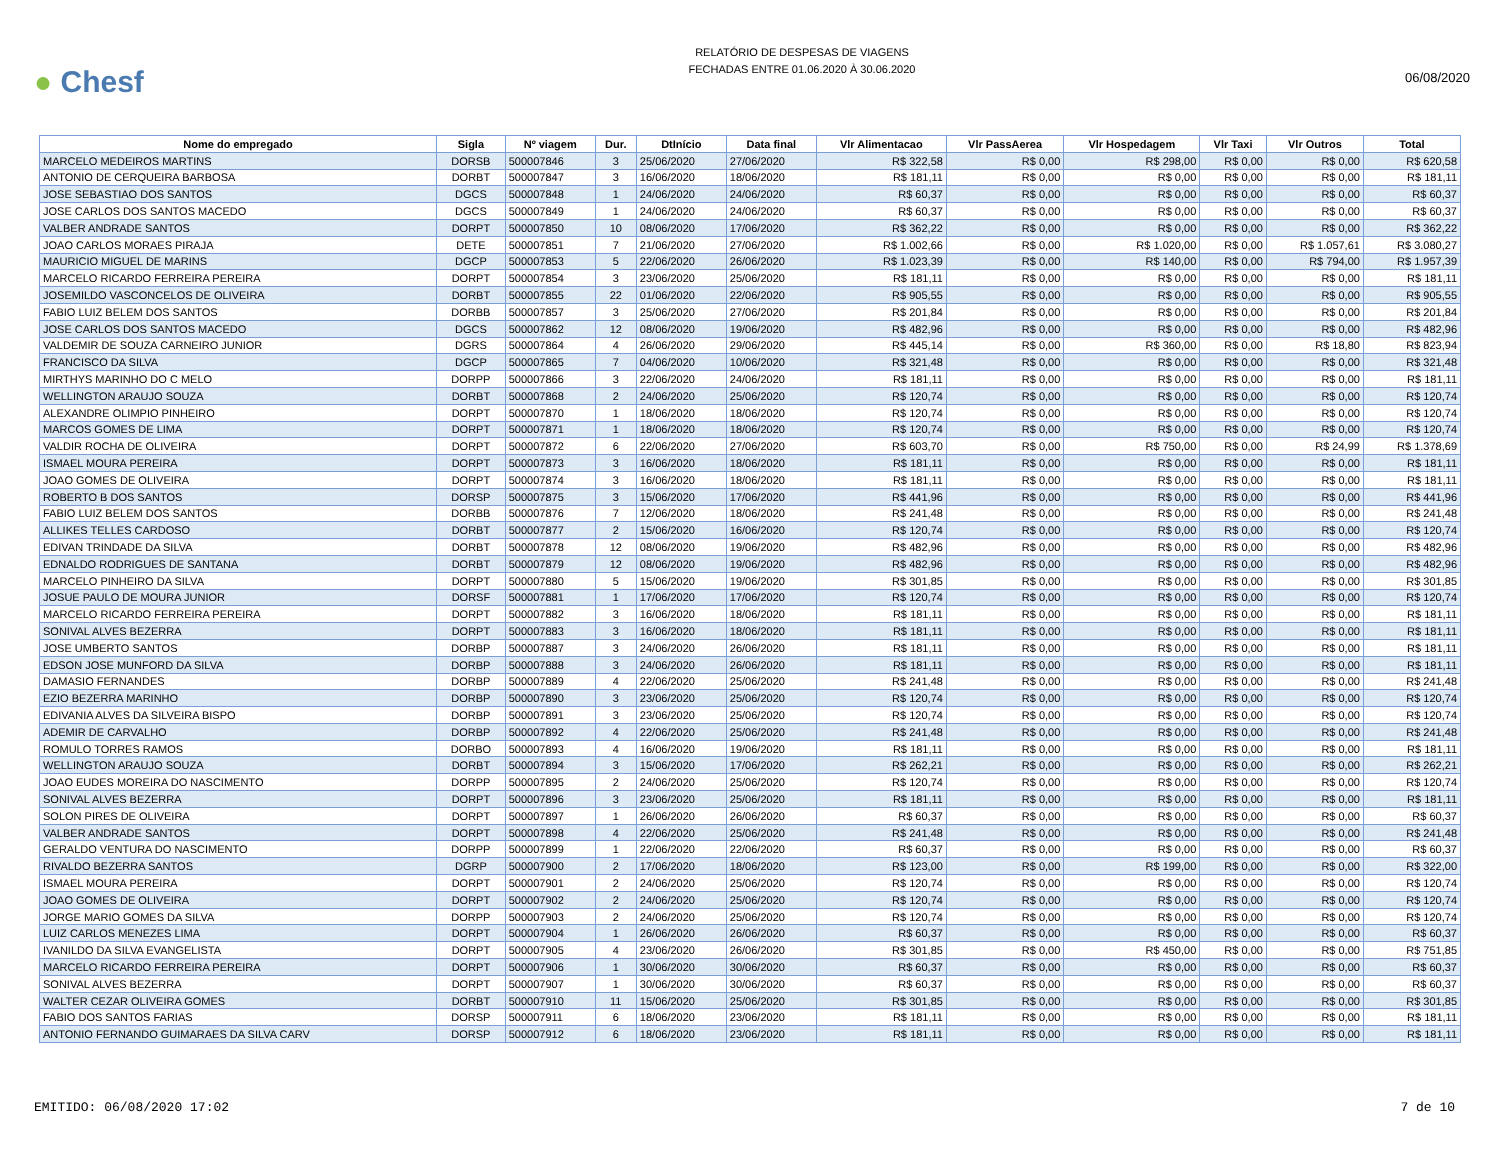● Chesf
RELATÓRIO DE DESPESAS DE VIAGENS
FECHADAS ENTRE 01.06.2020 À 30.06.2020
06/08/2020
| Nome do empregado | Sigla | Nº viagem | Dur. | DtInício | Data final | Vlr Alimentacao | Vlr PassAerea | Vlr Hospedagem | Vlr Taxi | Vlr Outros | Total |
| --- | --- | --- | --- | --- | --- | --- | --- | --- | --- | --- | --- |
| MARCELO MEDEIROS MARTINS | DORSB | 500007846 | 3 | 25/06/2020 | 27/06/2020 | R$ 322,58 | R$ 0,00 | R$ 298,00 | R$ 0,00 | R$ 0,00 | R$ 620,58 |
| ANTONIO DE CERQUEIRA BARBOSA | DORBT | 500007847 | 3 | 16/06/2020 | 18/06/2020 | R$ 181,11 | R$ 0,00 | R$ 0,00 | R$ 0,00 | R$ 0,00 | R$ 181,11 |
| JOSE SEBASTIAO DOS SANTOS | DGCS | 500007848 | 1 | 24/06/2020 | 24/06/2020 | R$ 60,37 | R$ 0,00 | R$ 0,00 | R$ 0,00 | R$ 0,00 | R$ 60,37 |
| JOSE CARLOS DOS SANTOS MACEDO | DGCS | 500007849 | 1 | 24/06/2020 | 24/06/2020 | R$ 60,37 | R$ 0,00 | R$ 0,00 | R$ 0,00 | R$ 0,00 | R$ 60,37 |
| VALBER ANDRADE SANTOS | DORPT | 500007850 | 10 | 08/06/2020 | 17/06/2020 | R$ 362,22 | R$ 0,00 | R$ 0,00 | R$ 0,00 | R$ 0,00 | R$ 362,22 |
| JOAO CARLOS MORAES PIRAJA | DETE | 500007851 | 7 | 21/06/2020 | 27/06/2020 | R$ 1.002,66 | R$ 0,00 | R$ 1.020,00 | R$ 0,00 | R$ 1.057,61 | R$ 3.080,27 |
| MAURICIO MIGUEL DE MARINS | DGCP | 500007853 | 5 | 22/06/2020 | 26/06/2020 | R$ 1.023,39 | R$ 0,00 | R$ 140,00 | R$ 0,00 | R$ 794,00 | R$ 1.957,39 |
| MARCELO RICARDO FERREIRA PEREIRA | DORPT | 500007854 | 3 | 23/06/2020 | 25/06/2020 | R$ 181,11 | R$ 0,00 | R$ 0,00 | R$ 0,00 | R$ 0,00 | R$ 181,11 |
| JOSEMILDO VASCONCELOS DE OLIVEIRA | DORBT | 500007855 | 22 | 01/06/2020 | 22/06/2020 | R$ 905,55 | R$ 0,00 | R$ 0,00 | R$ 0,00 | R$ 0,00 | R$ 905,55 |
| FABIO LUIZ BELEM DOS SANTOS | DORBB | 500007857 | 3 | 25/06/2020 | 27/06/2020 | R$ 201,84 | R$ 0,00 | R$ 0,00 | R$ 0,00 | R$ 0,00 | R$ 201,84 |
| JOSE CARLOS DOS SANTOS MACEDO | DGCS | 500007862 | 12 | 08/06/2020 | 19/06/2020 | R$ 482,96 | R$ 0,00 | R$ 0,00 | R$ 0,00 | R$ 0,00 | R$ 482,96 |
| VALDEMIR DE SOUZA CARNEIRO JUNIOR | DGRS | 500007864 | 4 | 26/06/2020 | 29/06/2020 | R$ 445,14 | R$ 0,00 | R$ 360,00 | R$ 0,00 | R$ 18,80 | R$ 823,94 |
| FRANCISCO DA SILVA | DGCP | 500007865 | 7 | 04/06/2020 | 10/06/2020 | R$ 321,48 | R$ 0,00 | R$ 0,00 | R$ 0,00 | R$ 0,00 | R$ 321,48 |
| MIRTHYS MARINHO DO C MELO | DORPP | 500007866 | 3 | 22/06/2020 | 24/06/2020 | R$ 181,11 | R$ 0,00 | R$ 0,00 | R$ 0,00 | R$ 0,00 | R$ 181,11 |
| WELLINGTON ARAUJO SOUZA | DORBT | 500007868 | 2 | 24/06/2020 | 25/06/2020 | R$ 120,74 | R$ 0,00 | R$ 0,00 | R$ 0,00 | R$ 0,00 | R$ 120,74 |
| ALEXANDRE OLIMPIO PINHEIRO | DORPT | 500007870 | 1 | 18/06/2020 | 18/06/2020 | R$ 120,74 | R$ 0,00 | R$ 0,00 | R$ 0,00 | R$ 0,00 | R$ 120,74 |
| MARCOS GOMES DE LIMA | DORPT | 500007871 | 1 | 18/06/2020 | 18/06/2020 | R$ 120,74 | R$ 0,00 | R$ 0,00 | R$ 0,00 | R$ 0,00 | R$ 120,74 |
| VALDIR ROCHA DE OLIVEIRA | DORPT | 500007872 | 6 | 22/06/2020 | 27/06/2020 | R$ 603,70 | R$ 0,00 | R$ 750,00 | R$ 0,00 | R$ 24,99 | R$ 1.378,69 |
| ISMAEL MOURA PEREIRA | DORPT | 500007873 | 3 | 16/06/2020 | 18/06/2020 | R$ 181,11 | R$ 0,00 | R$ 0,00 | R$ 0,00 | R$ 0,00 | R$ 181,11 |
| JOAO GOMES DE OLIVEIRA | DORPT | 500007874 | 3 | 16/06/2020 | 18/06/2020 | R$ 181,11 | R$ 0,00 | R$ 0,00 | R$ 0,00 | R$ 0,00 | R$ 181,11 |
| ROBERTO B DOS SANTOS | DORSP | 500007875 | 3 | 15/06/2020 | 17/06/2020 | R$ 441,96 | R$ 0,00 | R$ 0,00 | R$ 0,00 | R$ 0,00 | R$ 441,96 |
| FABIO LUIZ BELEM DOS SANTOS | DORBB | 500007876 | 7 | 12/06/2020 | 18/06/2020 | R$ 241,48 | R$ 0,00 | R$ 0,00 | R$ 0,00 | R$ 0,00 | R$ 241,48 |
| ALLIKES TELLES CARDOSO | DORBT | 500007877 | 2 | 15/06/2020 | 16/06/2020 | R$ 120,74 | R$ 0,00 | R$ 0,00 | R$ 0,00 | R$ 0,00 | R$ 120,74 |
| EDIVAN TRINDADE DA SILVA | DORBT | 500007878 | 12 | 08/06/2020 | 19/06/2020 | R$ 482,96 | R$ 0,00 | R$ 0,00 | R$ 0,00 | R$ 0,00 | R$ 482,96 |
| EDNALDO RODRIGUES DE SANTANA | DORBT | 500007879 | 12 | 08/06/2020 | 19/06/2020 | R$ 482,96 | R$ 0,00 | R$ 0,00 | R$ 0,00 | R$ 0,00 | R$ 482,96 |
| MARCELO PINHEIRO DA SILVA | DORPT | 500007880 | 5 | 15/06/2020 | 19/06/2020 | R$ 301,85 | R$ 0,00 | R$ 0,00 | R$ 0,00 | R$ 0,00 | R$ 301,85 |
| JOSUE PAULO DE MOURA JUNIOR | DORSF | 500007881 | 1 | 17/06/2020 | 17/06/2020 | R$ 120,74 | R$ 0,00 | R$ 0,00 | R$ 0,00 | R$ 0,00 | R$ 120,74 |
| MARCELO RICARDO FERREIRA PEREIRA | DORPT | 500007882 | 3 | 16/06/2020 | 18/06/2020 | R$ 181,11 | R$ 0,00 | R$ 0,00 | R$ 0,00 | R$ 0,00 | R$ 181,11 |
| SONIVAL ALVES BEZERRA | DORPT | 500007883 | 3 | 16/06/2020 | 18/06/2020 | R$ 181,11 | R$ 0,00 | R$ 0,00 | R$ 0,00 | R$ 0,00 | R$ 181,11 |
| JOSE UMBERTO SANTOS | DORBP | 500007887 | 3 | 24/06/2020 | 26/06/2020 | R$ 181,11 | R$ 0,00 | R$ 0,00 | R$ 0,00 | R$ 0,00 | R$ 181,11 |
| EDSON JOSE MUNFORD DA SILVA | DORBP | 500007888 | 3 | 24/06/2020 | 26/06/2020 | R$ 181,11 | R$ 0,00 | R$ 0,00 | R$ 0,00 | R$ 0,00 | R$ 181,11 |
| DAMASIO FERNANDES | DORBP | 500007889 | 4 | 22/06/2020 | 25/06/2020 | R$ 241,48 | R$ 0,00 | R$ 0,00 | R$ 0,00 | R$ 0,00 | R$ 241,48 |
| EZIO BEZERRA MARINHO | DORBP | 500007890 | 3 | 23/06/2020 | 25/06/2020 | R$ 120,74 | R$ 0,00 | R$ 0,00 | R$ 0,00 | R$ 0,00 | R$ 120,74 |
| EDIVANIA ALVES DA SILVEIRA BISPO | DORBP | 500007891 | 3 | 23/06/2020 | 25/06/2020 | R$ 120,74 | R$ 0,00 | R$ 0,00 | R$ 0,00 | R$ 0,00 | R$ 120,74 |
| ADEMIR DE CARVALHO | DORBP | 500007892 | 4 | 22/06/2020 | 25/06/2020 | R$ 241,48 | R$ 0,00 | R$ 0,00 | R$ 0,00 | R$ 0,00 | R$ 241,48 |
| ROMULO TORRES RAMOS | DORBO | 500007893 | 4 | 16/06/2020 | 19/06/2020 | R$ 181,11 | R$ 0,00 | R$ 0,00 | R$ 0,00 | R$ 0,00 | R$ 181,11 |
| WELLINGTON ARAUJO SOUZA | DORBT | 500007894 | 3 | 15/06/2020 | 17/06/2020 | R$ 262,21 | R$ 0,00 | R$ 0,00 | R$ 0,00 | R$ 0,00 | R$ 262,21 |
| JOAO EUDES MOREIRA DO NASCIMENTO | DORPP | 500007895 | 2 | 24/06/2020 | 25/06/2020 | R$ 120,74 | R$ 0,00 | R$ 0,00 | R$ 0,00 | R$ 0,00 | R$ 120,74 |
| SONIVAL ALVES BEZERRA | DORPT | 500007896 | 3 | 23/06/2020 | 25/06/2020 | R$ 181,11 | R$ 0,00 | R$ 0,00 | R$ 0,00 | R$ 0,00 | R$ 181,11 |
| SOLON PIRES DE OLIVEIRA | DORPT | 500007897 | 1 | 26/06/2020 | 26/06/2020 | R$ 60,37 | R$ 0,00 | R$ 0,00 | R$ 0,00 | R$ 0,00 | R$ 60,37 |
| VALBER ANDRADE SANTOS | DORPT | 500007898 | 4 | 22/06/2020 | 25/06/2020 | R$ 241,48 | R$ 0,00 | R$ 0,00 | R$ 0,00 | R$ 0,00 | R$ 241,48 |
| GERALDO VENTURA DO NASCIMENTO | DORPP | 500007899 | 1 | 22/06/2020 | 22/06/2020 | R$ 60,37 | R$ 0,00 | R$ 0,00 | R$ 0,00 | R$ 0,00 | R$ 60,37 |
| RIVALDO BEZERRA SANTOS | DGRP | 500007900 | 2 | 17/06/2020 | 18/06/2020 | R$ 123,00 | R$ 0,00 | R$ 199,00 | R$ 0,00 | R$ 0,00 | R$ 322,00 |
| ISMAEL MOURA PEREIRA | DORPT | 500007901 | 2 | 24/06/2020 | 25/06/2020 | R$ 120,74 | R$ 0,00 | R$ 0,00 | R$ 0,00 | R$ 0,00 | R$ 120,74 |
| JOAO GOMES DE OLIVEIRA | DORPT | 500007902 | 2 | 24/06/2020 | 25/06/2020 | R$ 120,74 | R$ 0,00 | R$ 0,00 | R$ 0,00 | R$ 0,00 | R$ 120,74 |
| JORGE MARIO GOMES DA SILVA | DORPP | 500007903 | 2 | 24/06/2020 | 25/06/2020 | R$ 120,74 | R$ 0,00 | R$ 0,00 | R$ 0,00 | R$ 0,00 | R$ 120,74 |
| LUIZ CARLOS MENEZES LIMA | DORPT | 500007904 | 1 | 26/06/2020 | 26/06/2020 | R$ 60,37 | R$ 0,00 | R$ 0,00 | R$ 0,00 | R$ 0,00 | R$ 60,37 |
| IVANILDO DA SILVA EVANGELISTA | DORPT | 500007905 | 4 | 23/06/2020 | 26/06/2020 | R$ 301,85 | R$ 0,00 | R$ 450,00 | R$ 0,00 | R$ 0,00 | R$ 751,85 |
| MARCELO RICARDO FERREIRA PEREIRA | DORPT | 500007906 | 1 | 30/06/2020 | 30/06/2020 | R$ 60,37 | R$ 0,00 | R$ 0,00 | R$ 0,00 | R$ 0,00 | R$ 60,37 |
| SONIVAL ALVES BEZERRA | DORPT | 500007907 | 1 | 30/06/2020 | 30/06/2020 | R$ 60,37 | R$ 0,00 | R$ 0,00 | R$ 0,00 | R$ 0,00 | R$ 60,37 |
| WALTER CEZAR OLIVEIRA GOMES | DORBT | 500007910 | 11 | 15/06/2020 | 25/06/2020 | R$ 301,85 | R$ 0,00 | R$ 0,00 | R$ 0,00 | R$ 0,00 | R$ 301,85 |
| FABIO DOS SANTOS FARIAS | DORSP | 500007911 | 6 | 18/06/2020 | 23/06/2020 | R$ 181,11 | R$ 0,00 | R$ 0,00 | R$ 0,00 | R$ 0,00 | R$ 181,11 |
| ANTONIO FERNANDO GUIMARAES DA SILVA CARV | DORSP | 500007912 | 6 | 18/06/2020 | 23/06/2020 | R$ 181,11 | R$ 0,00 | R$ 0,00 | R$ 0,00 | R$ 0,00 | R$ 181,11 |
EMITIDO: 06/08/2020 17:02 7 de 10